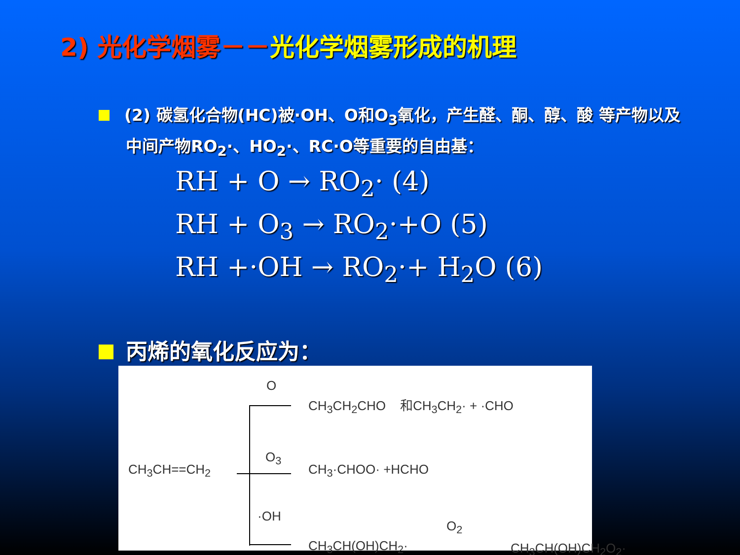2) 光化学烟雾－－光化学烟雾形成的机理
(2) 碳氢化合物(HC)被·OH、O和O<sub>3</sub>氧化，产生醛、酮、醇、酸 等产物以及中间产物RO<sub>2</sub>·、HO<sub>2</sub>·、RC·O等重要的自由基：
RH + O → RO<sub>2</sub>· (4)
RH + O<sub>3</sub> → RO<sub>2</sub>·+O (5)
RH +·OH → RO<sub>2</sub>·+ H<sub>2</sub>O (6)
丙烯的氧化反应为：
CH<sub>3</sub>CH==CH<sub>2</sub>
O
CH<sub>3</sub>CH<sub>2</sub>CHO 和CH<sub>3</sub>CH<sub>2</sub>· + ·CHO
O<sub>3</sub>
CH<sub>3</sub>·CHOO· +HCHO
·OH
CH<sub>3</sub>CH(OH)CH<sub>2</sub>·
O<sub>2</sub>
CH<sub>3</sub>CH(OH)CH<sub>2</sub>O<sub>2</sub>·